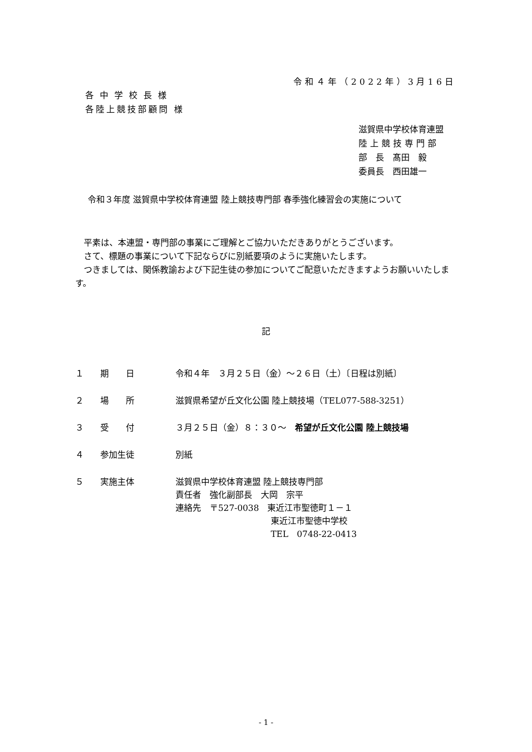令和４年（2022年）3月16日
各中学校長様
各陸上競技部顧問 様
滋賀県中学校体育連盟
陸上競技専門部
部　長　髙田　毅
委員長　西田雄一
令和３年度 滋賀県中学校体育連盟 陸上競技専門部 春季強化練習会の実施について
　平素は、本連盟・専門部の事業にご理解とご協力いただきありがとうございます。
　さて、標題の事業について下記ならびに別紙要項のように実施いたします。
　つきましては、関係教諭および下記生徒の参加についてご配意いただきますようお願いいたします。
記
| １ | 期 日 | 令和４年 ３月２５日（金）～２６日（土）〔日程は別紙〕 |
| ２ | 場 所 | 滋賀県希望が丘文化公園 陸上競技場（TEL077-588-3251） |
| ３ | 受 付 | ３月２５日（金）８：３０～ 希望が丘文化公園 陸上競技場 |
| ４ | 参加生徒 | 別紙 |
| ５ | 実施主体 | 滋賀県中学校体育連盟 陸上競技専門部 責任者 強化副部長 大岡 宗平 連絡先 〒527-0038 東近江市聖徳町１－１ 東近江市聖徳中学校 TEL 0748-22-0413 |
- 1 -